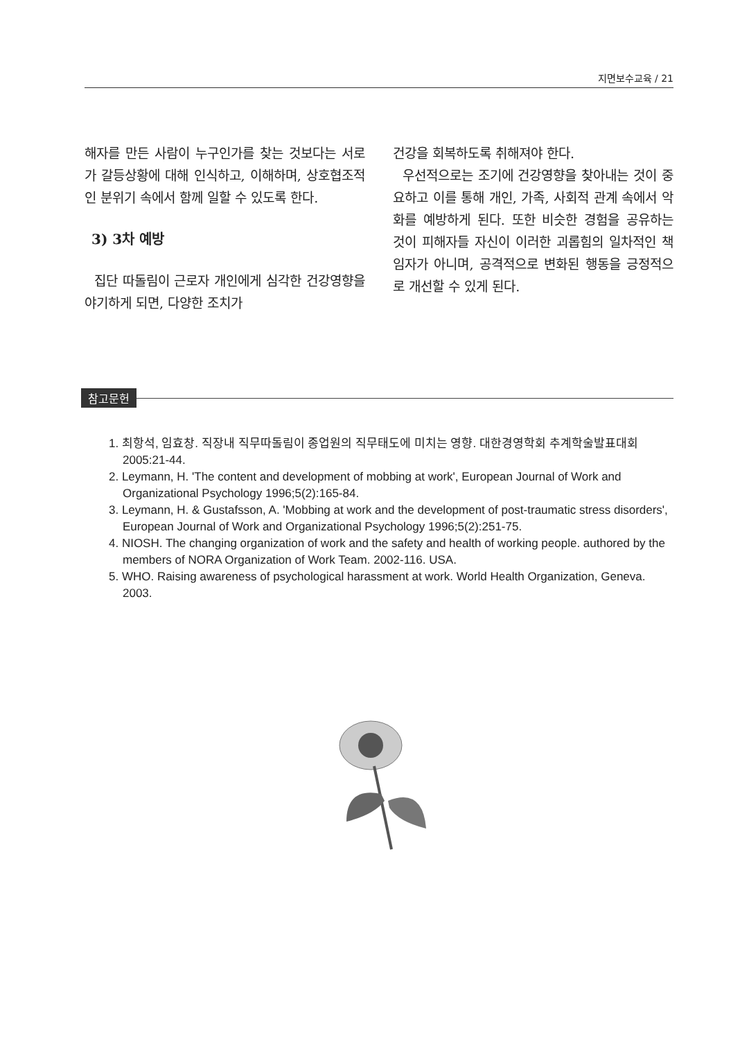지면보수교육 / 21
해자를 만든 사람이 누구인가를 찾는 것보다는 서로가 갈등상황에 대해 인식하고, 이해하며, 상호협조적인 분위기 속에서 함께 일할 수 있도록 한다.
3) 3차 예방
집단 따돌림이 근로자 개인에게 심각한 건강영향을 야기하게 되면, 다양한 조치가
건강을 회복하도록 취해져야 한다.
우선적으로는 조기에 건강영향을 찾아내는 것이 중요하고 이를 통해 개인, 가족, 사회적 관계 속에서 악화를 예방하게 된다. 또한 비슷한 경험을 공유하는 것이 피해자들 자신이 이러한 괴롭힘의 일차적인 책임자가 아니며, 공격적으로 변화된 행동을 긍정적으로 개선할 수 있게 된다.
참고문헌
1. 최항석, 임효창. 직장내 직무따돌림이 종업원의 직무태도에 미치는 영향. 대한경영학회 추계학술발표대회 2005:21-44.
2. Leymann, H. 'The content and development of mobbing at work', European Journal of Work and Organizational Psychology 1996;5(2):165-84.
3. Leymann, H. & Gustafsson, A. 'Mobbing at work and the development of post-traumatic stress disorders', European Journal of Work and Organizational Psychology 1996;5(2):251-75.
4. NIOSH. The changing organization of work and the safety and health of working people. authored by the members of NORA Organization of Work Team. 2002-116. USA.
5. WHO. Raising awareness of psychological harassment at work. World Health Organization, Geneva. 2003.